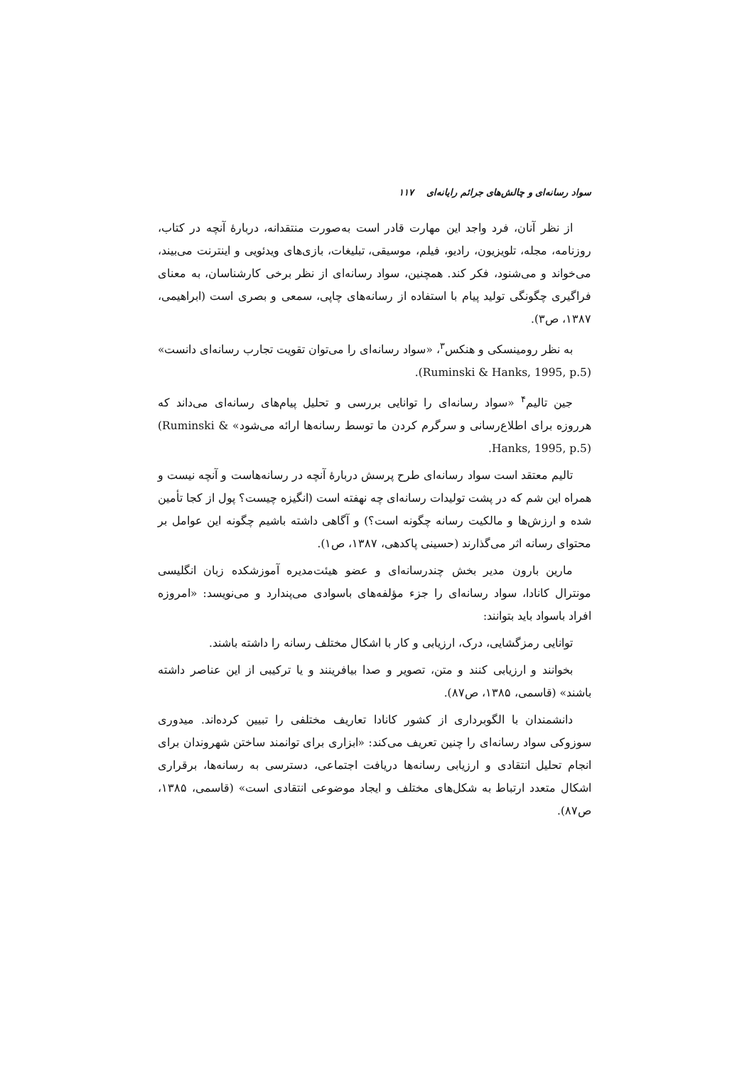سواد رسانه‌ای و چالش‌های جرائم رایانه‌ای ۱۱۷
از نظر آنان، فرد واجد این مهارت قادر است به‌صورت منتقدانه، دربارهٔ آنچه در کتاب، روزنامه، مجله، تلویزیون، رادیو، فیلم، موسیقی، تبلیغات، بازی‌های ویدئویی و اینترنت می‌بیند، می‌خواند و می‌شنود، فکر کند. همچنین، سواد رسانه‌ای از نظر برخی کارشناسان، به معنای فراگیری چگونگی تولید پیام با استفاده از رسانه‌های چاپی، سمعی و بصری است (ابراهیمی، ۱۳۸۷، ص۳).
به نظر رومینسکی و هنکس<sup>۳</sup>، «سواد رسانه‌ای را می‌توان تقویت تجارب رسانه‌ای دانست» (Ruminski & Hanks, 1995, p.5).
جین تالیم<sup>۴</sup> «سواد رسانه‌ای را توانایی بررسی و تحلیل پیام‌های رسانه‌ای می‌داند که هرروزه برای اطلاع‌رسانی و سرگرم کردن ما توسط رسانه‌ها ارائه می‌شود» (Ruminski & Hanks, 1995, p.5).
تالیم معتقد است سواد رسانه‌ای طرح پرسش دربارهٔ آنچه در رسانه‌هاست و آنچه نیست و همراه این شم که در پشت تولیدات رسانه‌ای چه نهفته است (انگیزه چیست؟ پول از کجا تأمین شده و ارزش‌ها و مالکیت رسانه چگونه است؟) و آگاهی داشته باشیم چگونه این عوامل بر محتوای رسانه اثر می‌گذارند (حسینی پاکدهی، ۱۳۸۷، ص۱).
مارین بارون مدیر بخش چندرسانه‌ای و عضو هیئت‌مدیره آموزشکده زبان انگلیسی مونترال کانادا، سواد رسانه‌ای را جزء مؤلفه‌های باسوادی می‌پندارد و می‌نویسد: «امروزه افراد باسواد باید بتوانند:
توانایی رمزگشایی، درک، ارزیابی و کار با اشکال مختلف رسانه را داشته باشند.
بخوانند و ارزیابی کنند و متن، تصویر و صدا بیافرینند و یا ترکیبی از این عناصر داشته باشند» (قاسمی، ۱۳۸۵، ص۸۷).
دانشمندان با الگوبرداری از کشور کانادا تعاریف مختلفی را تبیین کرده‌اند. میدوری سوزوکی سواد رسانه‌ای را چنین تعریف می‌کند: «ابزاری برای توانمند ساختن شهروندان برای انجام تحلیل انتقادی و ارزیابی رسانه‌ها دریافت اجتماعی، دسترسی به رسانه‌ها، برقراری اشکال متعدد ارتباط به شکل‌های مختلف و ایجاد موضوعی انتقادی است» (قاسمی، ۱۳۸۵، ص۸۷).